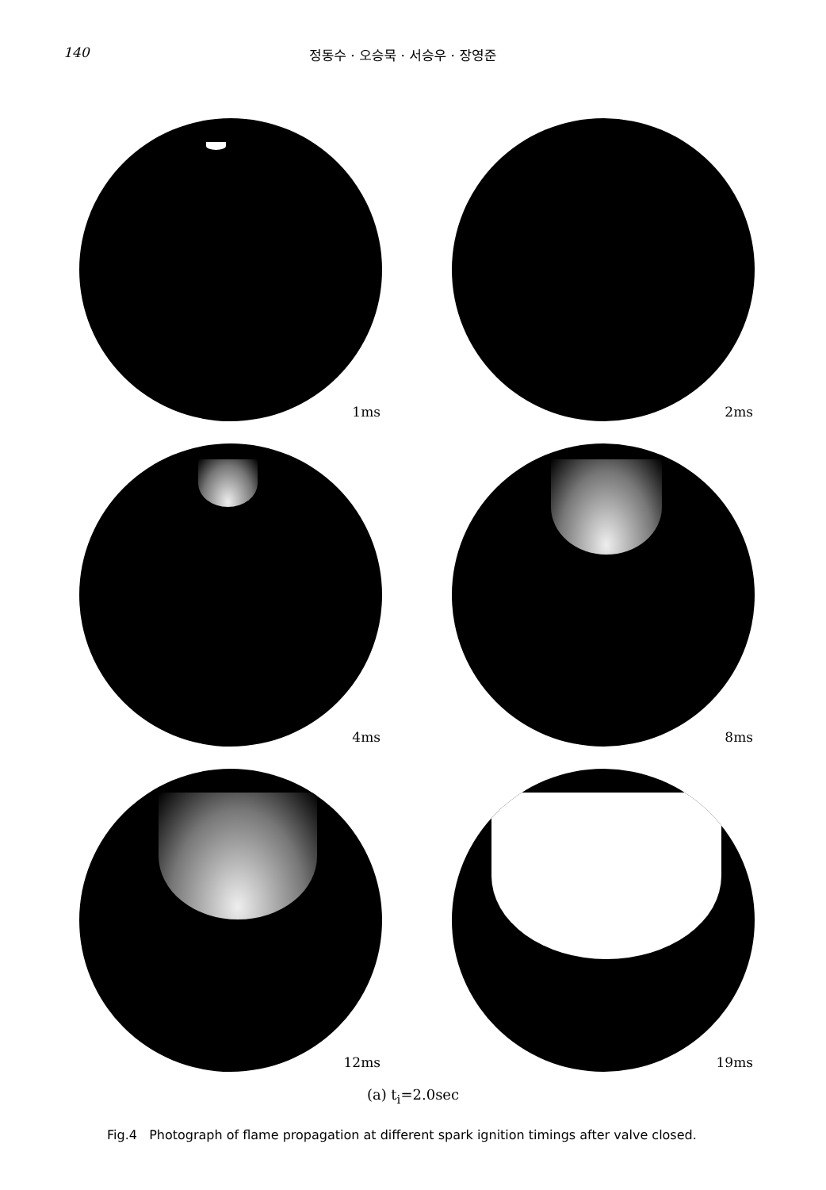140 정동수 · 오승묵 · 서승우 · 장영준
1ms
2ms
4ms
8ms
12ms
19ms
(a) t<sub>i</sub>=2.0sec
Fig.4 Photograph of flame propagation at different spark ignition timings after valve closed.